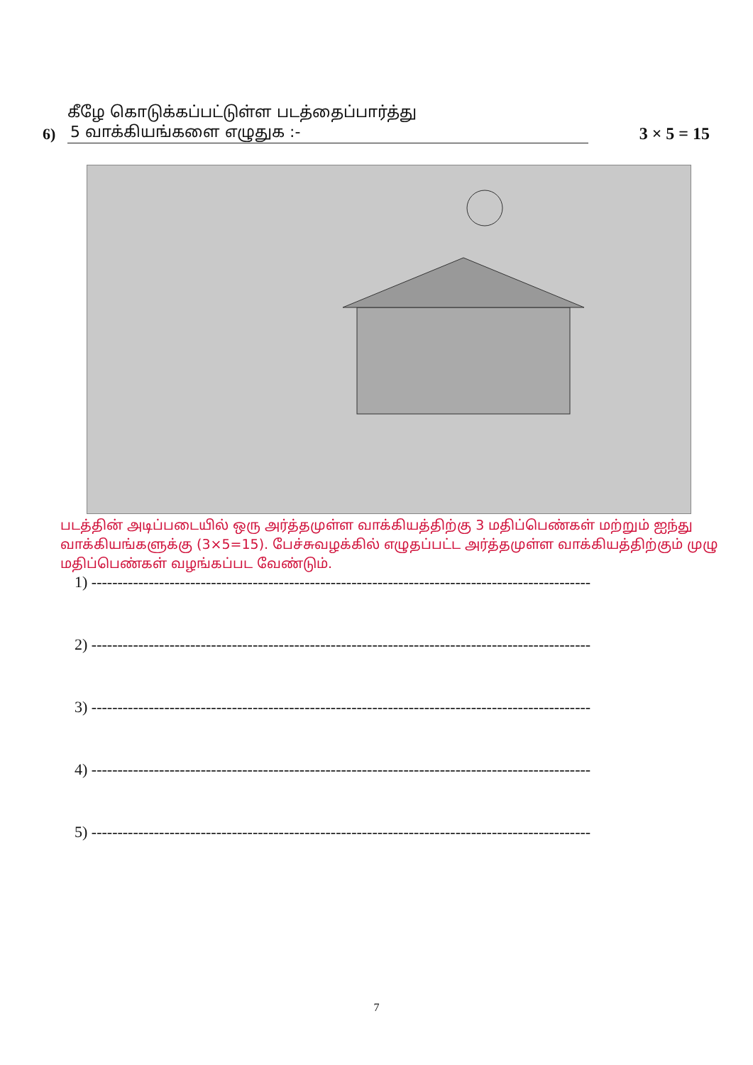கீழே கொடுக்கப்பட்டுள்ள படத்தைப்பார்த்து
6) 5 வாக்கியங்களை எழுதுக :- 3 × 5 = 15
படத்தின் அடிப்படையில் ஒரு அர்த்தமுள்ள வாக்கியத்திற்கு 3 மதிப்பெண்கள் மற்றும் ஐந்து வாக்கியங்களுக்கு (3×5=15). பேச்சுவழக்கில் எழுதப்பட்ட அர்த்தமுள்ள வாக்கியத்திற்கும் முழு மதிப்பெண்கள் வழங்கப்பட வேண்டும்.
1) ------------------------------------------------------------------------------------------------
2) ------------------------------------------------------------------------------------------------
3) ------------------------------------------------------------------------------------------------
4) ------------------------------------------------------------------------------------------------
5) ------------------------------------------------------------------------------------------------
7